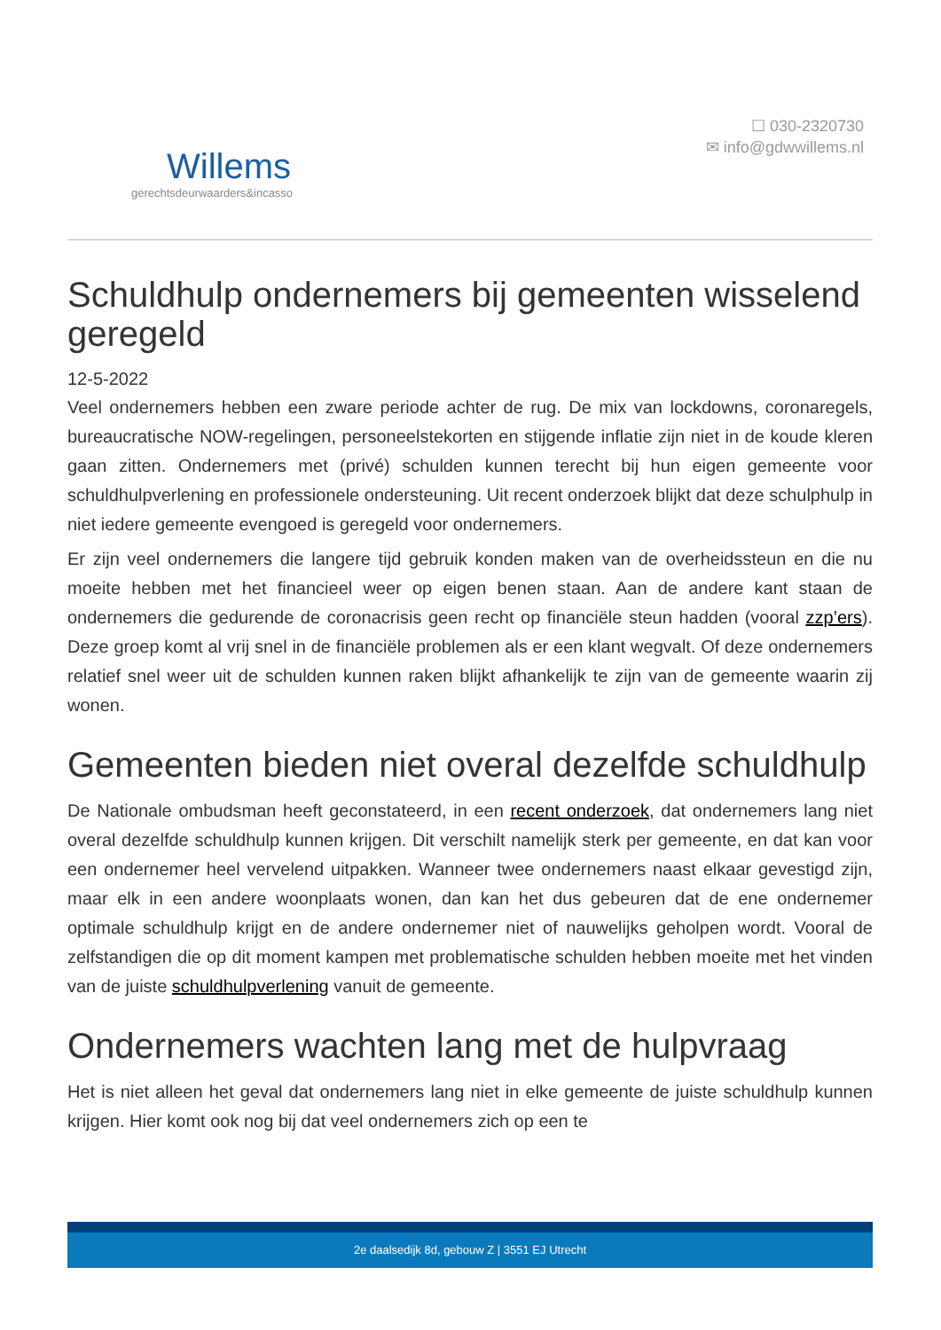Willems
gerechtsdeurwaarders&incasso
☐ 030-2320730
✉ info@gdwwillems.nl
Schuldhulp ondernemers bij gemeenten wisselend geregeld
12-5-2022
Veel ondernemers hebben een zware periode achter de rug. De mix van lockdowns, coronaregels, bureaucratische NOW-regelingen, personeelstekorten en stijgende inflatie zijn niet in de koude kleren gaan zitten. Ondernemers met (privé) schulden kunnen terecht bij hun eigen gemeente voor schuldhulpverlening en professionele ondersteuning. Uit recent onderzoek blijkt dat deze schulphulp in niet iedere gemeente evengoed is geregeld voor ondernemers.
Er zijn veel ondernemers die langere tijd gebruik konden maken van de overheidssteun en die nu moeite hebben met het financieel weer op eigen benen staan. Aan de andere kant staan de ondernemers die gedurende de coronacrisis geen recht op financiële steun hadden (vooral zzp’ers). Deze groep komt al vrij snel in de financiële problemen als er een klant wegvalt. Of deze ondernemers relatief snel weer uit de schulden kunnen raken blijkt afhankelijk te zijn van de gemeente waarin zij wonen.
Gemeenten bieden niet overal dezelfde schuldhulp
De Nationale ombudsman heeft geconstateerd, in een recent onderzoek, dat ondernemers lang niet overal dezelfde schuldhulp kunnen krijgen. Dit verschilt namelijk sterk per gemeente, en dat kan voor een ondernemer heel vervelend uitpakken. Wanneer twee ondernemers naast elkaar gevestigd zijn, maar elk in een andere woonplaats wonen, dan kan het dus gebeuren dat de ene ondernemer optimale schuldhulp krijgt en de andere ondernemer niet of nauwelijks geholpen wordt. Vooral de zelfstandigen die op dit moment kampen met problematische schulden hebben moeite met het vinden van de juiste schuldhulpverlening vanuit de gemeente.
Ondernemers wachten lang met de hulpvraag
Het is niet alleen het geval dat ondernemers lang niet in elke gemeente de juiste schuldhulp kunnen krijgen. Hier komt ook nog bij dat veel ondernemers zich op een te
2e daalsedijk 8d, gebouw Z | 3551 EJ Utrecht